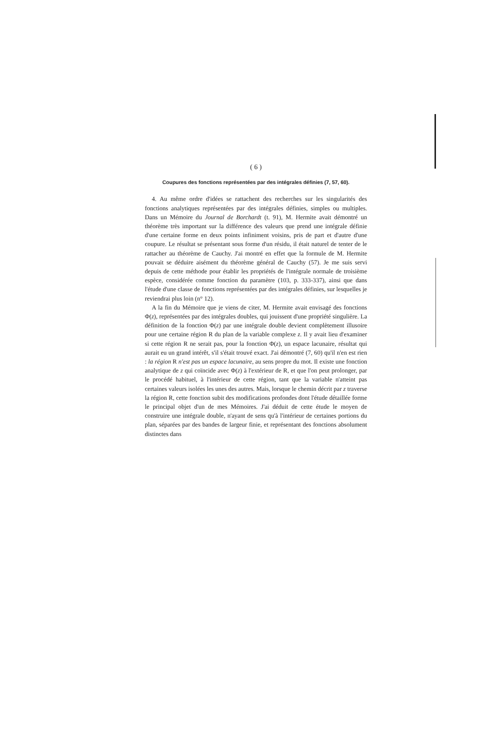( 6 )
Coupures des fonctions représentées par des intégrales définies (7, 57, 60).
4. Au même ordre d'idées se rattachent des recherches sur les singularités des fonctions analytiques représentées par des intégrales définies, simples ou multiples. Dans un Mémoire du Journal de Borchardt (t. 91), M. Hermite avait démontré un théorème très important sur la différence des valeurs que prend une intégrale définie d'une certaine forme en deux points infiniment voisins, pris de part et d'autre d'une coupure. Le résultat se présentant sous forme d'un résidu, il était naturel de tenter de le rattacher au théorème de Cauchy. J'ai montré en effet que la formule de M. Hermite pouvait se déduire aisément du théorème général de Cauchy (57). Je me suis servi depuis de cette méthode pour établir les propriétés de l'intégrale normale de troisième espèce, considérée comme fonction du paramètre (103, p. 333-337), ainsi que dans l'étude d'une classe de fonctions représentées par des intégrales définies, sur lesquelles je reviendrai plus loin (n° 12).
A la fin du Mémoire que je viens de citer, M. Hermite avait envisagé des fonctions Φ(z), représentées par des intégrales doubles, qui jouissent d'une propriété singulière. La définition de la fonction Φ(z) par une intégrale double devient complètement illusoire pour une certaine région R du plan de la variable complexe z. Il y avait lieu d'examiner si cette région R ne serait pas, pour la fonction Φ(z), un espace lacunaire, résultat qui aurait eu un grand intérêt, s'il s'était trouvé exact. J'ai démontré (7, 60) qu'il n'en est rien : la région R n'est pas un espace lacunaire, au sens propre du mot. Il existe une fonction analytique de z qui coïncide avec Φ(z) à l'extérieur de R, et que l'on peut prolonger, par le procédé habituel, à l'intérieur de cette région, tant que la variable n'atteint pas certaines valeurs isolées les unes des autres. Mais, lorsque le chemin décrit par z traverse la région R, cette fonction subit des modifications profondes dont l'étude détaillée forme le principal objet d'un de mes Mémoires. J'ai déduit de cette étude le moyen de construire une intégrale double, n'ayant de sens qu'à l'intérieur de certaines portions du plan, séparées par des bandes de largeur finie, et représentant des fonctions absolument distinctes dans